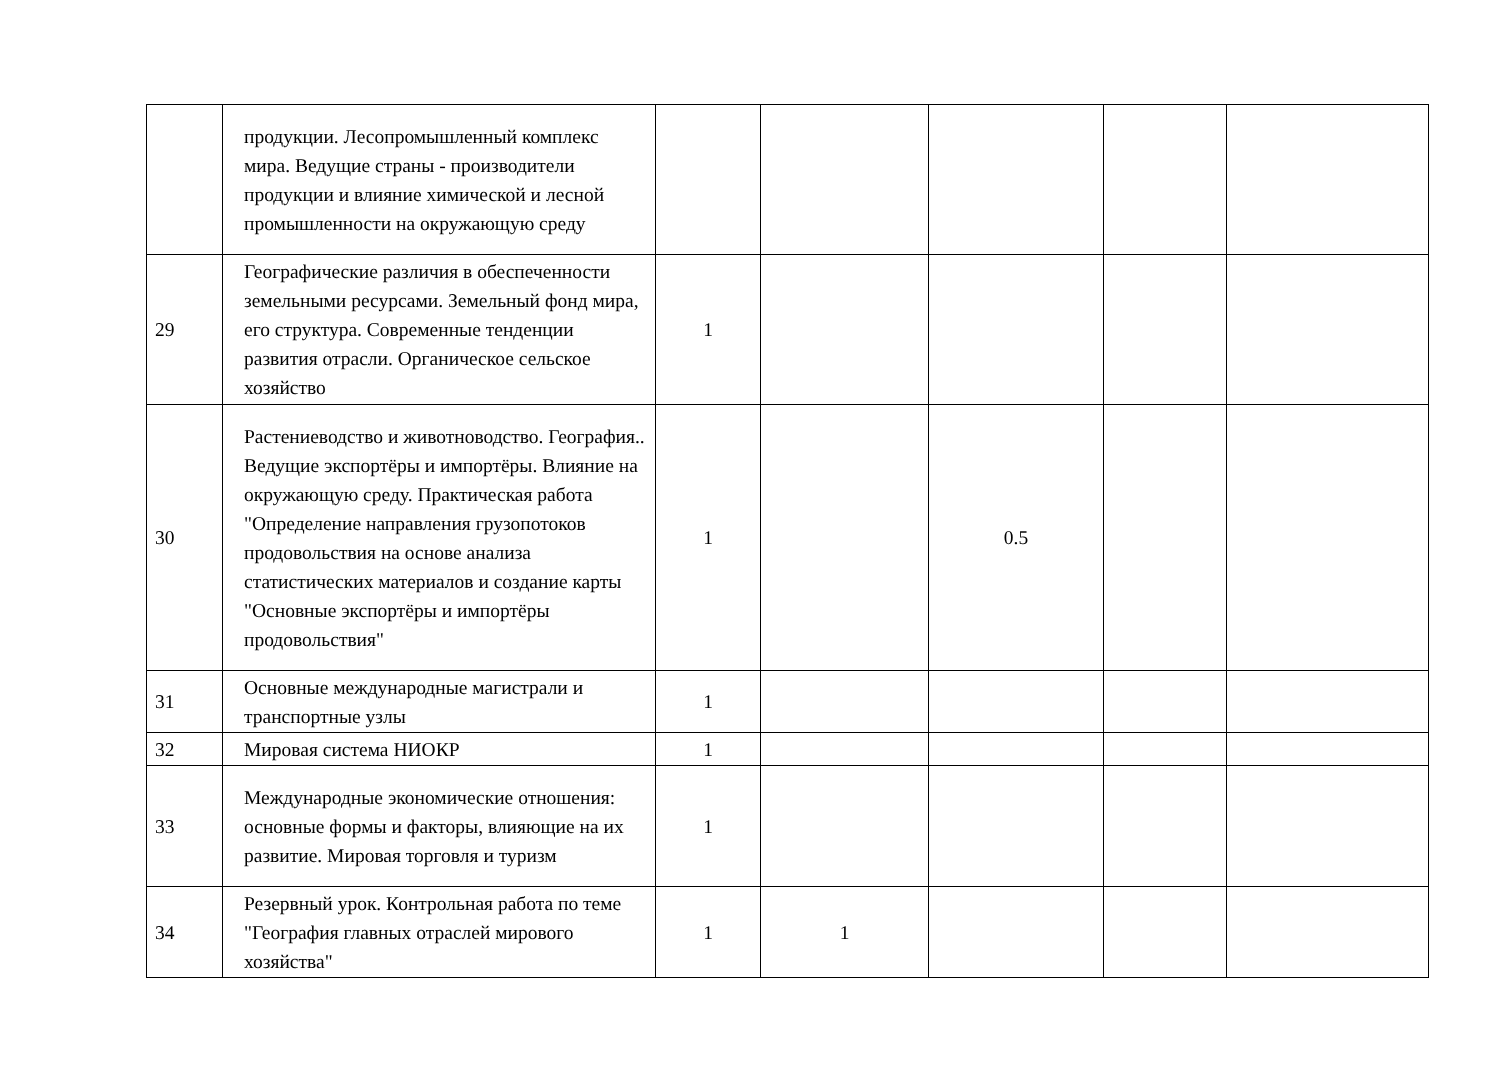| | продукции. Лесопромышленный комплекс мира. Ведущие страны - производители продукции и влияние химической и лесной промышленности на окружающую среду | | | | | |
| 29 | Географические различия в обеспеченности земельными ресурсами. Земельный фонд мира, его структура. Современные тенденции развития отрасли. Органическое сельское хозяйство | 1 | | | | |
| 30 | Растениеводство и животноводство. География.. Ведущие экспортёры и импортёры. Влияние на окружающую среду. Практическая работа "Определение направления грузопотоков продовольствия на основе анализа статистических материалов и создание карты "Основные экспортёры и импортёры продовольствия" | 1 | | 0.5 | | |
| 31 | Основные международные магистрали и транспортные узлы | 1 | | | | |
| 32 | Мировая система НИОКР | 1 | | | | |
| 33 | Международные экономические отношения: основные формы и факторы, влияющие на их развитие. Мировая торговля и туризм | 1 | | | | |
| 34 | Резервный урок. Контрольная работа по теме "География главных отраслей мирового хозяйства" | 1 | 1 | | | |